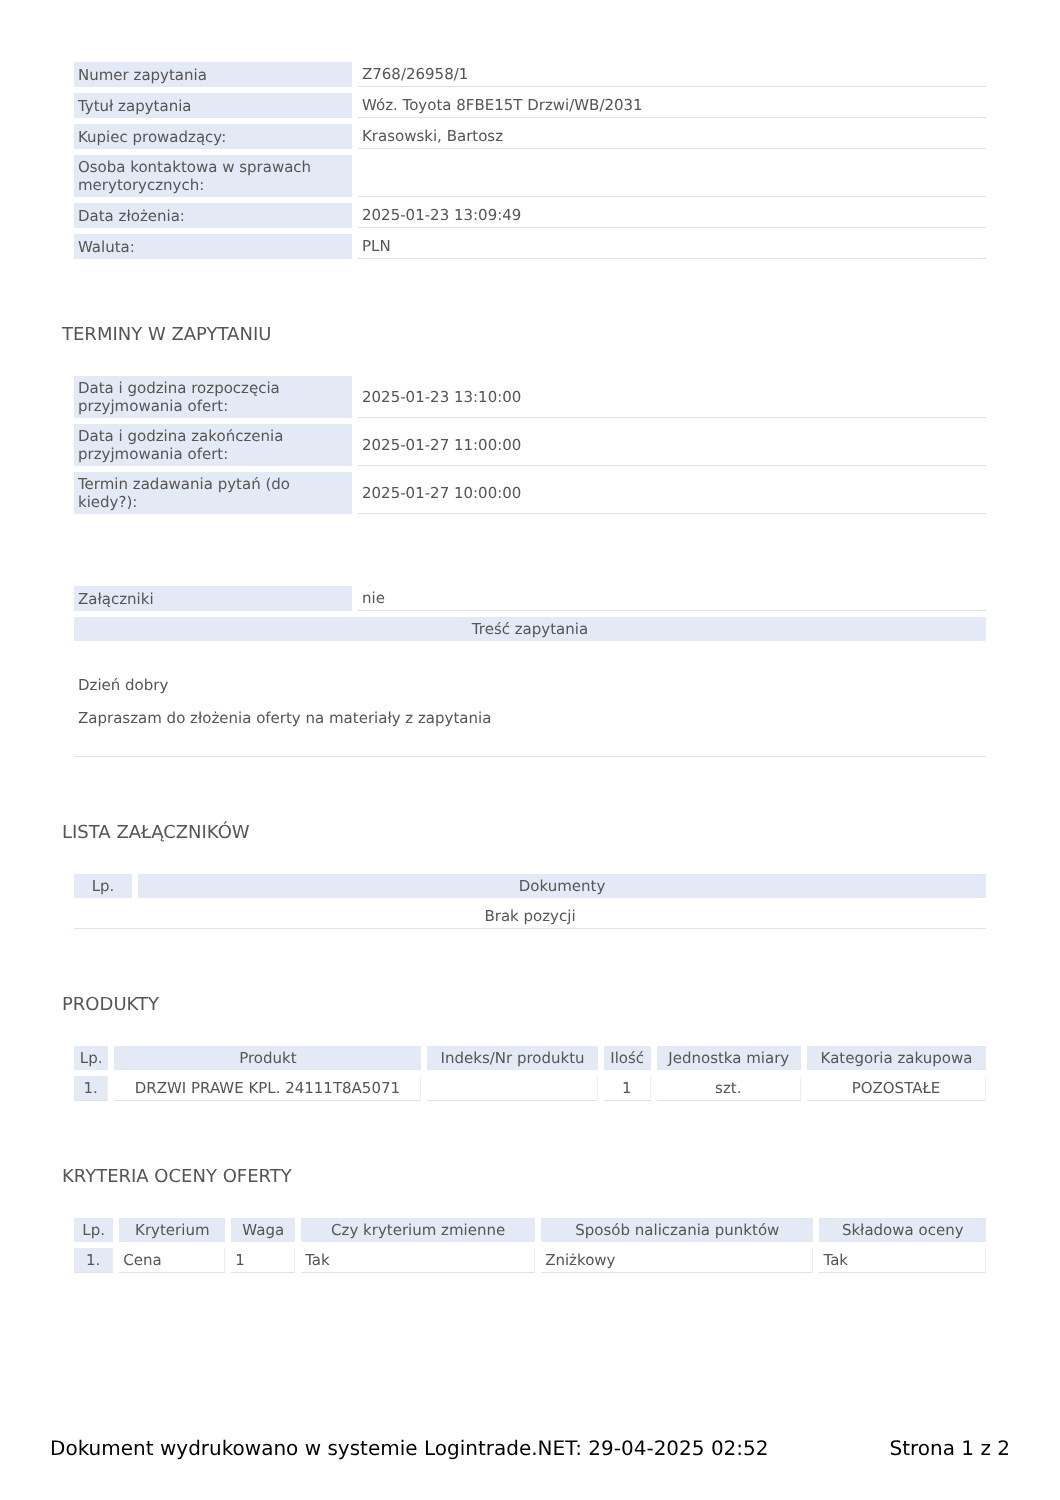| Numer zapytania | Z768/26958/1 |
| Tytuł zapytania | Wóz. Toyota 8FBE15T Drzwi/WB/2031 |
| Kupiec prowadzący: | Krasowski, Bartosz |
| Osoba kontaktowa w sprawach merytorycznych: | |
| Data złożenia: | 2025-01-23 13:09:49 |
| Waluta: | PLN |
TERMINY W ZAPYTANIU
| Data i godzina rozpoczęcia przyjmowania ofert: | 2025-01-23 13:10:00 |
| Data i godzina zakończenia przyjmowania ofert: | 2025-01-27 11:00:00 |
| Termin zadawania pytań (do kiedy?): | 2025-01-27 10:00:00 |
| Załączniki | nie |
| Treść zapytania | |
| Dzień dobry Zapraszam do złożenia oferty na materiały z zapytania | |
LISTA ZAŁĄCZNIKÓW
| Lp. | Dokumenty |
| --- | --- |
| Brak pozycji | |
PRODUKTY
| Lp. | Produkt | Indeks/Nr produktu | Ilość | Jednostka miary | Kategoria zakupowa |
| --- | --- | --- | --- | --- | --- |
| 1. | DRZWI PRAWE KPL. 24111T8A5071 | | 1 | szt. | POZOSTAŁE |
KRYTERIA OCENY OFERTY
| Lp. | Kryterium | Waga | Czy kryterium zmienne | Sposób naliczania punktów | Składowa oceny |
| --- | --- | --- | --- | --- | --- |
| 1. | Cena | 1 | Tak | Zniżkowy | Tak |
Dokument wydrukowano w systemie Logintrade.NET: 29-04-2025 02:52 Strona 1 z 2